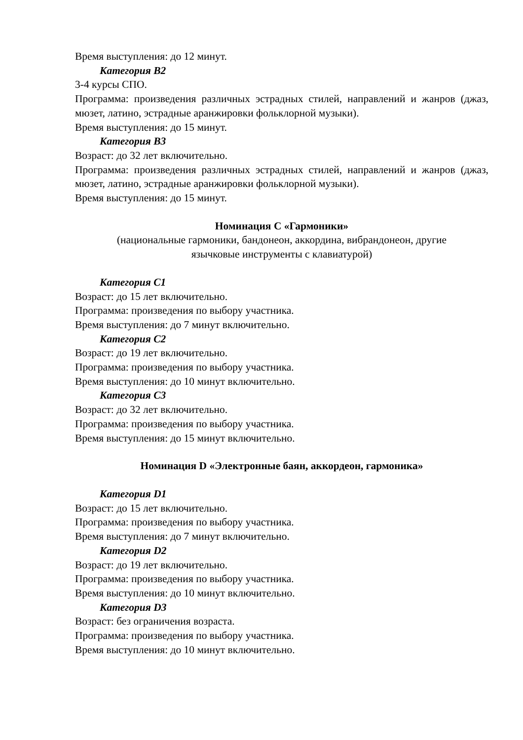Время выступления: до 12 минут.
Категория B2
3-4 курсы СПО.
Программа: произведения различных эстрадных стилей, направлений и жанров (джаз, мюзет, латино, эстрадные аранжировки фольклорной музыки).
Время выступления: до 15 минут.
Категория B3
Возраст: до 32 лет включительно.
Программа: произведения различных эстрадных стилей, направлений и жанров (джаз, мюзет, латино, эстрадные аранжировки фольклорной музыки).
Время выступления: до 15 минут.
Номинация C «Гармоники»
(национальные гармоники, бандонеон, аккордина, вибрандонеон, другие
язычковые инструменты с клавиатурой)
Категория C1
Возраст: до 15 лет включительно.
Программа: произведения по выбору участника.
Время выступления: до 7 минут включительно.
Категория C2
Возраст: до 19 лет включительно.
Программа: произведения по выбору участника.
Время выступления: до 10 минут включительно.
Категория C3
Возраст: до 32 лет включительно.
Программа: произведения по выбору участника.
Время выступления: до 15 минут включительно.
Номинация D «Электронные баян, аккордеон, гармоника»
Категория D1
Возраст: до 15 лет включительно.
Программа: произведения по выбору участника.
Время выступления: до 7 минут включительно.
Категория D2
Возраст: до 19 лет включительно.
Программа: произведения по выбору участника.
Время выступления: до 10 минут включительно.
Категория D3
Возраст: без ограничения возраста.
Программа: произведения по выбору участника.
Время выступления: до 10 минут включительно.